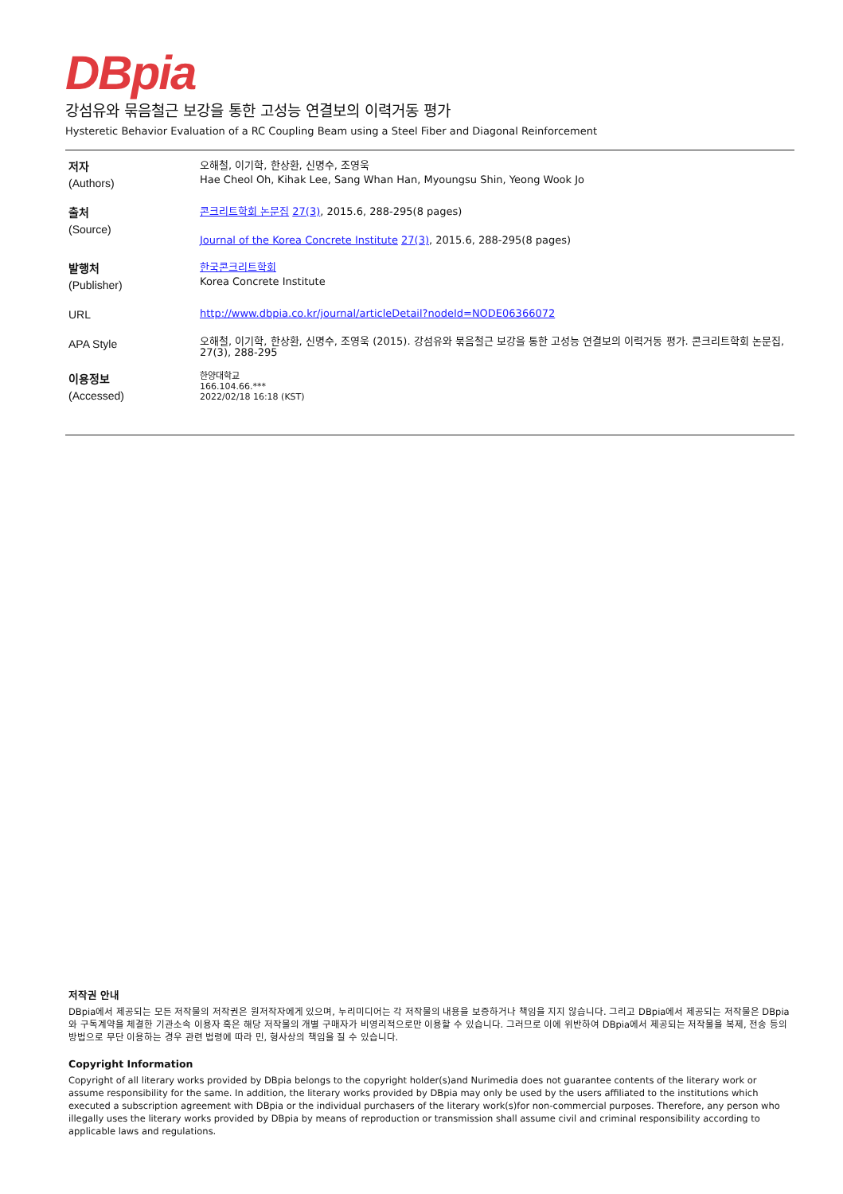DBpia
강섬유와 묶음철근 보강을 통한 고성능 연결보의 이력거동 평가
Hysteretic Behavior Evaluation of a RC Coupling Beam using a Steel Fiber and Diagonal Reinforcement
| 저자 (Authors) | 오해철, 이기학, 한상환, 신명수, 조영욱 Hae Cheol Oh, Kihak Lee, Sang Whan Han, Myoungsu Shin, Yeong Wook Jo |
| 출처 (Source) | 콘크리트학회 논문집 27(3) , 2015.6, 288-295(8 pages) Journal of the Korea Concrete Institute 27(3) , 2015.6, 288-295(8 pages) |
| 발행처 (Publisher) | 한국콘크리트학회 Korea Concrete Institute |
| URL | http://www.dbpia.co.kr/journal/articleDetail?nodeId=NODE06366072 |
| APA Style | 오해철, 이기학, 한상환, 신명수, 조영욱 (2015). 강섬유와 묶음철근 보강을 통한 고성능 연결보의 이력거동 평가. 콘크리트학회 논문집, 27(3), 288-295 |
| 이용정보 (Accessed) | 한양대학교 166.104.66.*** 2022/02/18 16:18 (KST) |
저작권 안내
DBpia에서 제공되는 모든 저작물의 저작권은 원저작자에게 있으며, 누리미디어는 각 저작물의 내용을 보증하거나 책임을 지지 않습니다. 그리고 DBpia에서 제공되는 저작물은 DBpia와 구독계약을 체결한 기관소속 이용자 혹은 해당 저작물의 개별 구매자가 비영리적으로만 이용할 수 있습니다. 그러므로 이에 위반하여 DBpia에서 제공되는 저작물을 복제, 전송 등의 방법으로 무단 이용하는 경우 관련 법령에 따라 민, 형사상의 책임을 질 수 있습니다.
Copyright Information
Copyright of all literary works provided by DBpia belongs to the copyright holder(s)and Nurimedia does not guarantee contents of the literary work or assume responsibility for the same. In addition, the literary works provided by DBpia may only be used by the users affiliated to the institutions which executed a subscription agreement with DBpia or the individual purchasers of the literary work(s)for non-commercial purposes. Therefore, any person who illegally uses the literary works provided by DBpia by means of reproduction or transmission shall assume civil and criminal responsibility according to applicable laws and regulations.